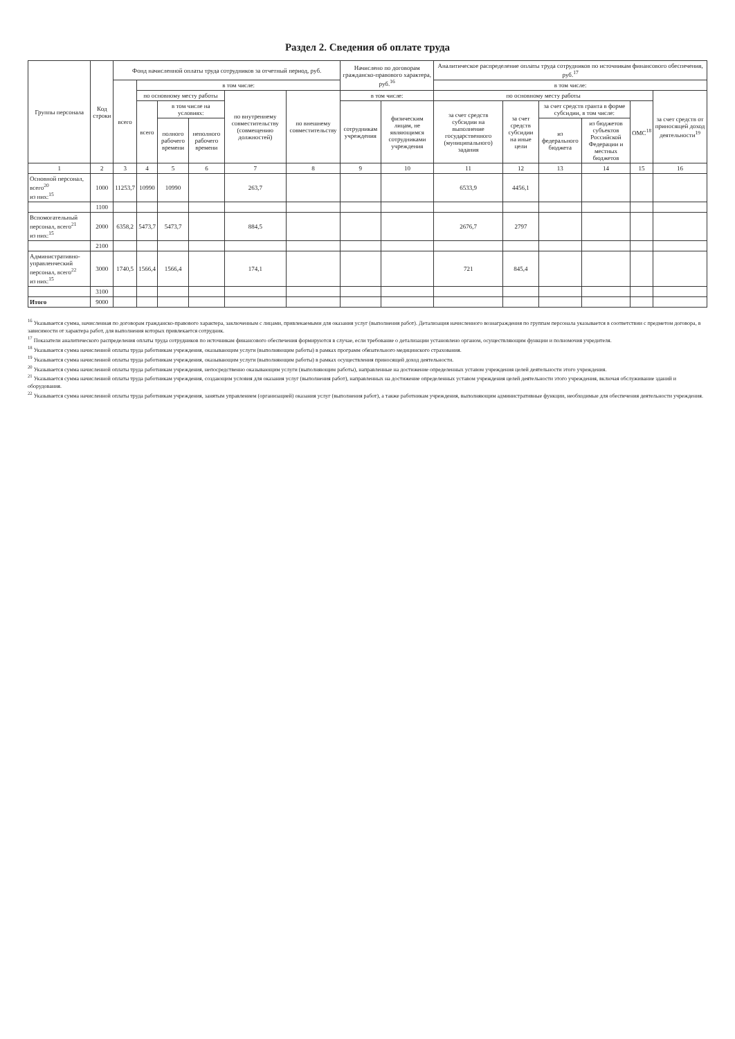Раздел 2. Сведения об оплате труда
| Группы персонала | Код строки | Фонд начисленной оплаты труда сотрудников за отчетный период, руб. | | | | | | Начислено по договорам гражданско-правового характера, руб.<sup>16</sup> | | Аналитическое распределение оплаты труда сотрудников по источникам финансового обеспечения, руб.<sup>17</sup> | | | | | |
| --- | --- | --- | --- | --- | --- | --- | --- | --- | --- | --- | --- | --- | --- | --- | --- |
| | | всего | в том числе: | | | | | | | в том числе: | | | | | |
| | | | по основному месту работы | | | по внутреннему совместительству (совмещению должностей) | по внешнему совместительству | в том числе: | | по основному месту работы | | | | | за счет средств от приносящей доход деятельности<sup>19</sup> |
| | | | всего | в том числе на условиях: | | | | сотрудникам учреждения | физическим лицам, не являющимся сотрудниками учреждения | за счет средств субсидии на выполнение государственного (муниципального) задания | за счет средств субсидии на иные цели | за счет средств гранта в форме субсидии, в том числе: | | ОМС<sup>18</sup> | |
| | | | | полного рабочего времени | неполного рабочего времени | | | | | | | из федерального бюджета | из бюджетов субъектов Российской Федерации и местных бюджетов | | |
| 1 | 2 | 3 | 4 | 5 | 6 | 7 | 8 | 9 | 10 | 11 | 12 | 13 | 14 | 15 | 16 |
| Основной персонал, всего<sup>20</sup> из них:<sup>15</sup> | 1000 | 11253,7 | 10990 | 10990 | | 263,7 | | | | 6533,9 | 4456,1 | | | | |
| | 1100 | | | | | | | | | | | | | | |
| Вспомогательный персонал, всего<sup>21</sup> из них:<sup>15</sup> | 2000 | 6358,2 | 5473,7 | 5473,7 | | 884,5 | | | | 2676,7 | 2797 | | | | |
| | 2100 | | | | | | | | | | | | | | |
| Административно-управленческий персонал, всего<sup>22</sup> из них:<sup>15</sup> | 3000 | 1740,5 | 1566,4 | 1566,4 | | 174,1 | | | | 721 | 845,4 | | | | |
| | 3100 | | | | | | | | | | | | | | |
| Итого | 9000 | | | | | | | | | | | | | | |
<sup>16</sup> Указывается сумма, начисленная по договорам гражданско-правового характера, заключенным с лицами, привлекаемыми для оказания услуг (выполнения работ). Детализация начисленного вознаграждения по группам персонала указывается в соответствии с предметом договора, в зависимости от характера работ, для выполнения которых привлекается сотрудник.
<sup>17</sup> Показатели аналитического распределения оплаты труда сотрудников по источникам финансового обеспечения формируются в случае, если требование о детализации установлено органом, осуществляющим функции и полномочия учредителя.
<sup>18</sup> Указывается сумма начисленной оплаты труда работникам учреждения, оказывающим услуги (выполняющим работы) в рамках программ обязательного медицинского страхования.
<sup>19</sup> Указывается сумма начисленной оплаты труда работникам учреждения, оказывающим услуги (выполняющим работы) в рамках осуществления приносящей доход деятельности.
<sup>20</sup> Указывается сумма начисленной оплаты труда работникам учреждения, непосредственно оказывающим услуги (выполняющим работы), направленные на достижение определенных уставом учреждения целей деятельности этого учреждения.
<sup>21</sup> Указывается сумма начисленной оплаты труда работникам учреждения, создающим условия для оказания услуг (выполнения работ), направленных на достижение определенных уставом учреждения целей деятельности этого учреждения, включая обслуживание зданий и оборудования.
<sup>22</sup> Указывается сумма начисленной оплаты труда работникам учреждения, занятым управлением (организацией) оказания услуг (выполнения работ), а также работникам учреждения, выполняющим административные функции, необходимые для обеспечения деятельности учреждения.